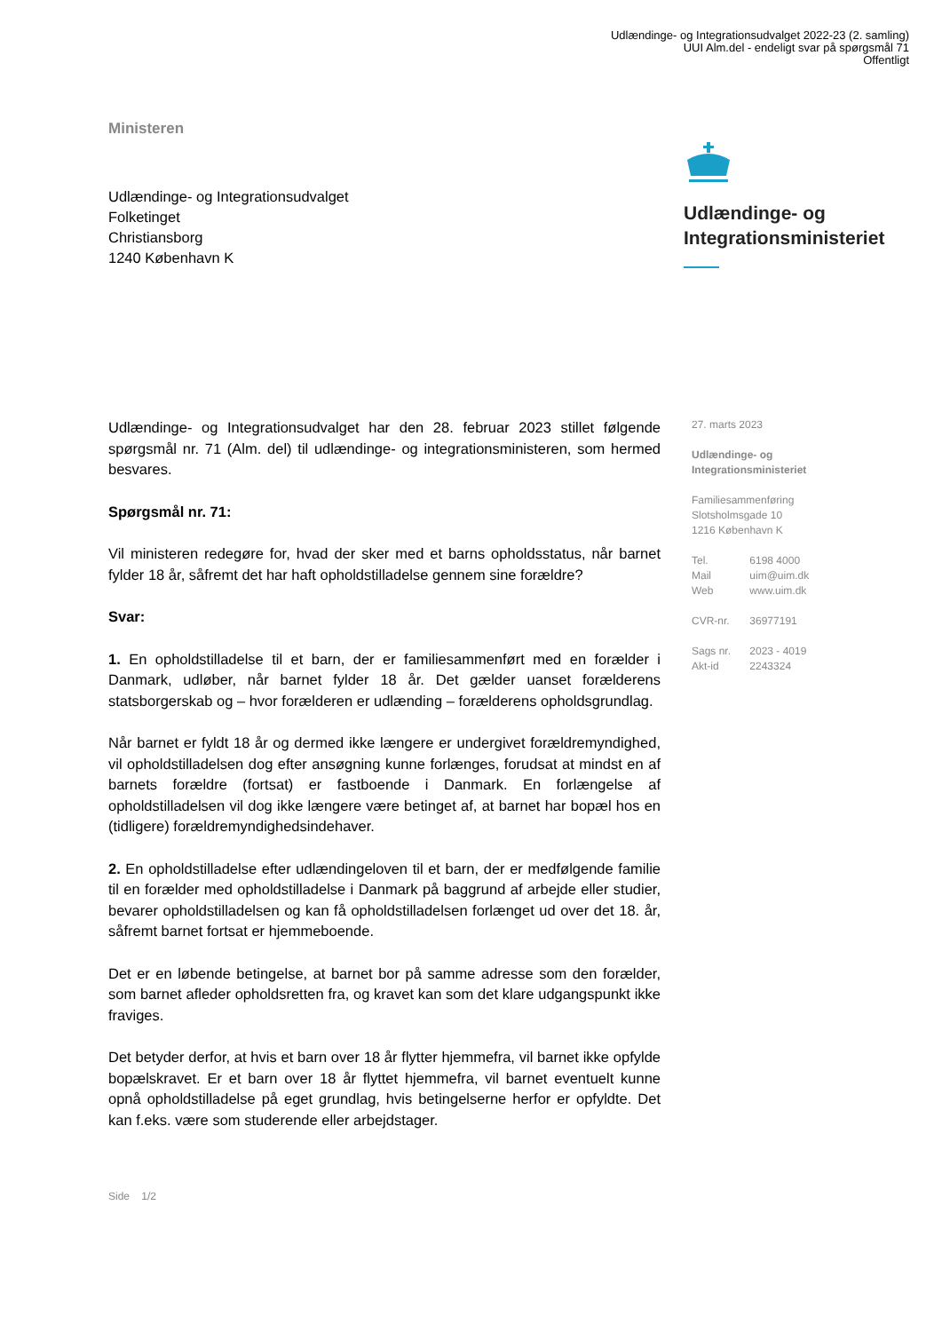Udlændinge- og Integrationsudvalget 2022-23 (2. samling)
UUI Alm.del - endeligt svar på spørgsmål 71
Offentligt
Ministeren
Udlændinge- og Integrationsudvalget
Folketinget
Christiansborg
1240 København K
Udlændinge- og
Integrationsministeriet
Udlændinge- og Integrationsudvalget har den 28. februar 2023 stillet følgende spørgsmål nr. 71 (Alm. del) til udlændinge- og integrationsministeren, som hermed besvares.
Spørgsmål nr. 71:
Vil ministeren redegøre for, hvad der sker med et barns opholdsstatus, når barnet fylder 18 år, såfremt det har haft opholdstilladelse gennem sine forældre?
Svar:
1. En opholdstilladelse til et barn, der er familiesammenført med en forælder i Danmark, udløber, når barnet fylder 18 år. Det gælder uanset forælderens statsborgerskab og – hvor forælderen er udlænding – forælderens opholdsgrundlag.
Når barnet er fyldt 18 år og dermed ikke længere er undergivet forældremyndighed, vil opholdstilladelsen dog efter ansøgning kunne forlænges, forudsat at mindst en af barnets forældre (fortsat) er fastboende i Danmark. En forlængelse af opholdstilladelsen vil dog ikke længere være betinget af, at barnet har bopæl hos en (tidligere) forældremyndighedsindehaver.
2. En opholdstilladelse efter udlændingeloven til et barn, der er medfølgende familie til en forælder med opholdstilladelse i Danmark på baggrund af arbejde eller studier, bevarer opholdstilladelsen og kan få opholdstilladelsen forlænget ud over det 18. år, såfremt barnet fortsat er hjemmeboende.
Det er en løbende betingelse, at barnet bor på samme adresse som den forælder, som barnet afleder opholdsretten fra, og kravet kan som det klare udgangspunkt ikke fraviges.
Det betyder derfor, at hvis et barn over 18 år flytter hjemmefra, vil barnet ikke opfylde bopælskravet. Er et barn over 18 år flyttet hjemmefra, vil barnet eventuelt kunne opnå opholdstilladelse på eget grundlag, hvis betingelserne herfor er opfyldte. Det kan f.eks. være som studerende eller arbejdstager.
27. marts 2023
Udlændinge- og
Integrationsministeriet
Familiesammenføring
Slotsholmsgade 10
1216 København K
Tel. 6198 4000
Mail uim@uim.dk
Web www.uim.dk
CVR-nr. 36977191
Sags nr. 2023 - 4019
Akt-id 2243324
Side 1/2